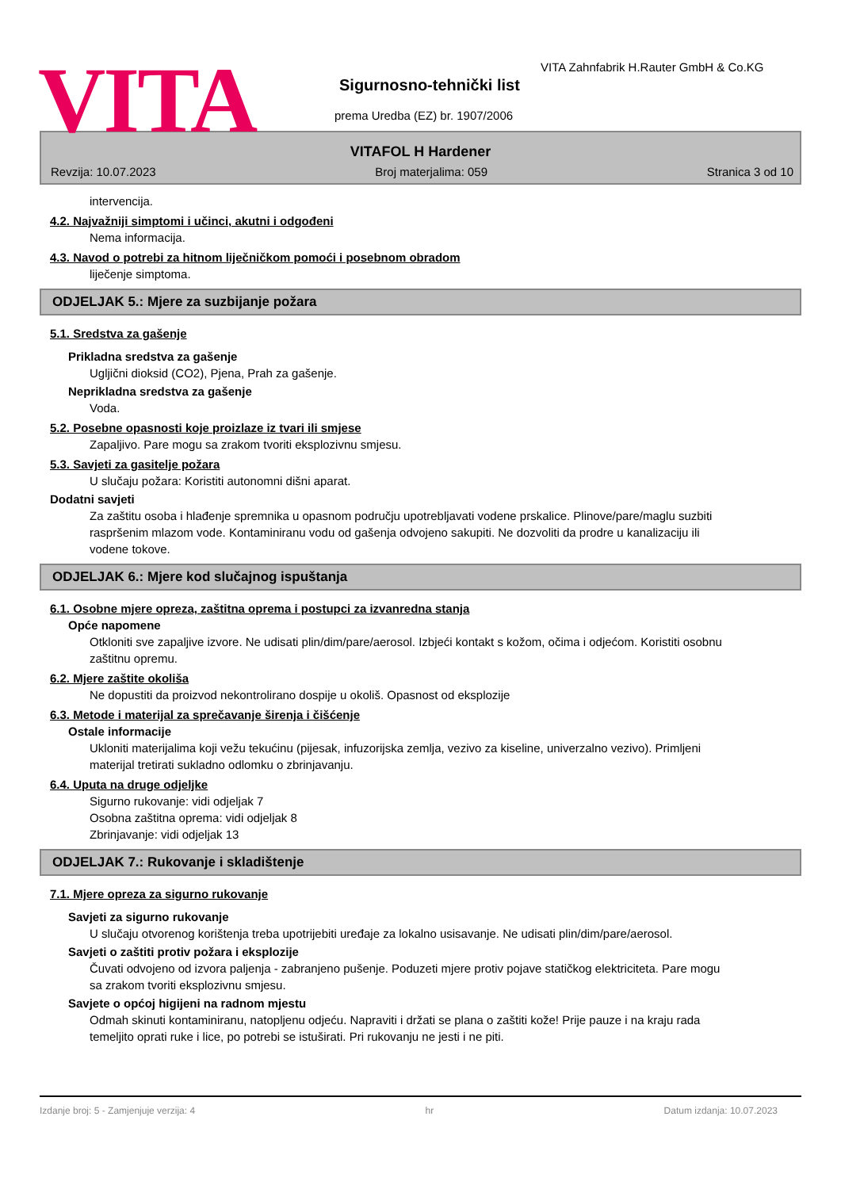VITA
VITA Zahnfabrik H.Rauter GmbH & Co.KG
Sigurnosno-tehnički list
prema Uredba (EZ) br. 1907/2006
VITAFOL H Hardener
Revzija: 10.07.2023 Broj materjalima: 059 Stranica 3 od 10
intervencija.
4.2. Najvažniji simptomi i učinci, akutni i odgođeni
Nema informacija.
4.3. Navod o potrebi za hitnom liječničkom pomoći i posebnom obradom
liječenje simptoma.
ODJELJAK 5.: Mjere za suzbijanje požara
5.1. Sredstva za gašenje
Prikladna sredstva za gašenje
Ugljični dioksid (CO2), Pjena, Prah za gašenje.
Neprikladna sredstva za gašenje
Voda.
5.2. Posebne opasnosti koje proizlaze iz tvari ili smjese
Zapaljivo. Pare mogu sa zrakom tvoriti eksplozivnu smjesu.
5.3. Savjeti za gasitelje požara
U slučaju požara: Koristiti autonomni dišni aparat.
Dodatni savjeti
Za zaštitu osoba i hlađenje spremnika u opasnom području upotrebljavati vodene prskalice. Plinove/pare/maglu suzbiti raspršenim mlazom vode. Kontaminiranu vodu od gašenja odvojeno sakupiti. Ne dozvoliti da prodre u kanalizaciju ili vodene tokove.
ODJELJAK 6.: Mjere kod slučajnog ispuštanja
6.1. Osobne mjere opreza, zaštitna oprema i postupci za izvanredna stanja
Opće napomene
Otkloniti sve zapaljive izvore. Ne udisati plin/dim/pare/aerosol. Izbjeći kontakt s kožom, očima i odjećom. Koristiti osobnu zaštitnu opremu.
6.2. Mjere zaštite okoliša
Ne dopustiti da proizvod nekontrolirano dospije u okoliš. Opasnost od eksplozije
6.3. Metode i materijal za sprečavanje širenja i čišćenje
Ostale informacije
Ukloniti materijalima koji vežu tekućinu (pijesak, infuzorijska zemlja, vezivo za kiseline, univerzalno vezivo). Primljeni materijal tretirati sukladno odlomku o zbrinjavanju.
6.4. Uputa na druge odjeljke
Sigurno rukovanje: vidi odjeljak 7
Osobna zaštitna oprema: vidi odjeljak 8
Zbrinjavanje: vidi odjeljak 13
ODJELJAK 7.: Rukovanje i skladištenje
7.1. Mjere opreza za sigurno rukovanje
Savjeti za sigurno rukovanje
U slučaju otvorenog korištenja treba upotrijebiti uređaje za lokalno usisavanje. Ne udisati plin/dim/pare/aerosol.
Savjeti o zaštiti protiv požara i eksplozije
Čuvati odvojeno od izvora paljenja - zabranjeno pušenje. Poduzeti mjere protiv pojave statičkog elektriciteta. Pare mogu sa zrakom tvoriti eksplozivnu smjesu.
Savjete o općoj higijeni na radnom mjestu
Odmah skinuti kontaminiranu, natopljenu odjeću. Napraviti i držati se plana o zaštiti kože! Prije pauze i na kraju rada temeljito oprati ruke i lice, po potrebi se istuširati. Pri rukovanju ne jesti i ne piti.
Izdanje broj: 5 - Zamjenjuje verzija: 4 hr Datum izdanja: 10.07.2023